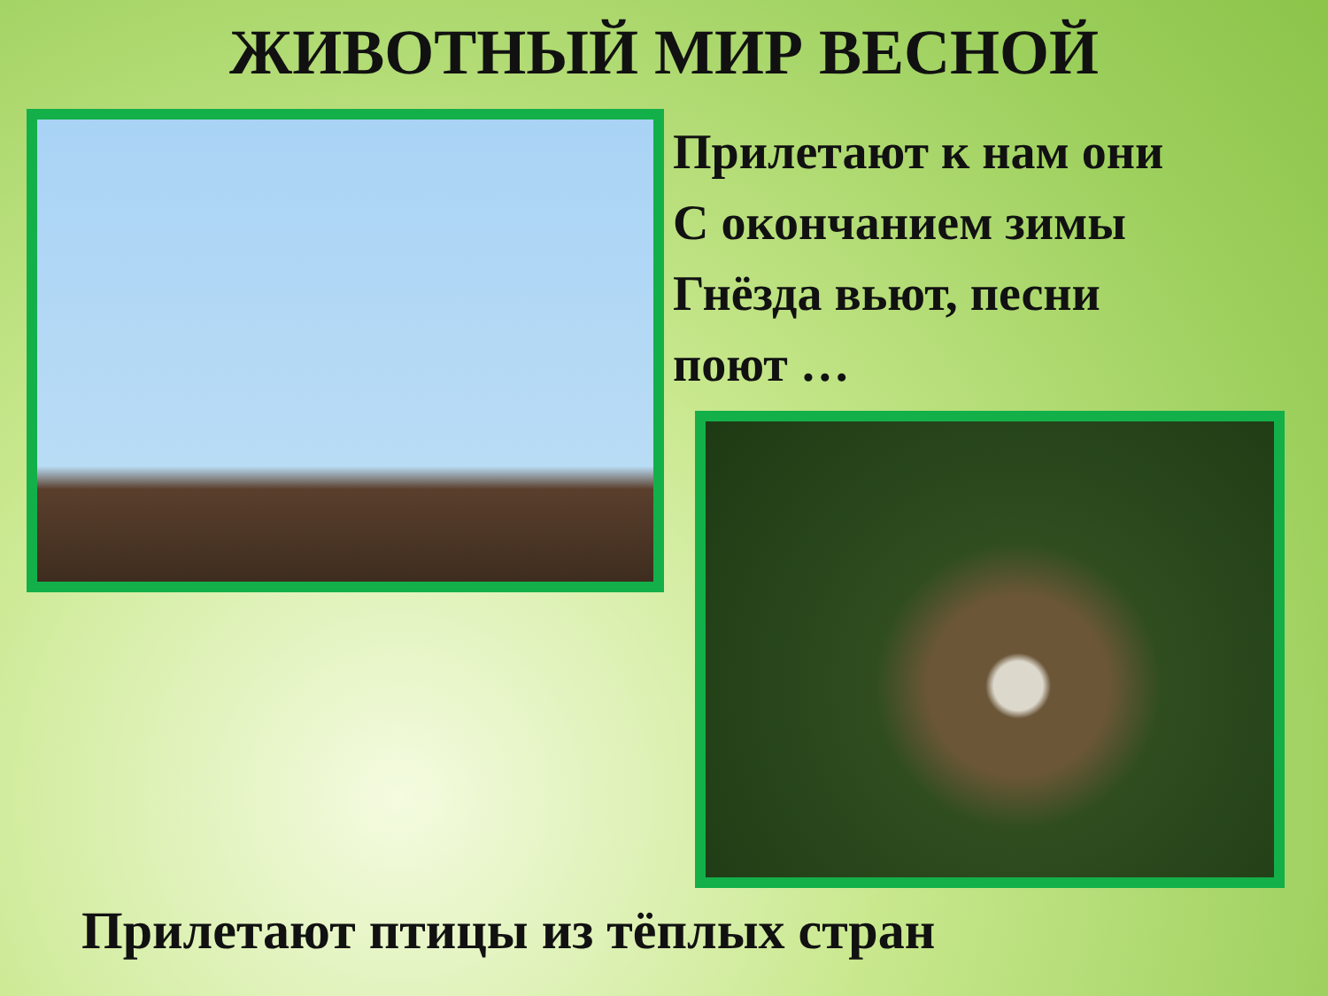ЖИВОТНЫЙ МИР ВЕСНОЙ
Прилетают к нам они
С окончанием зимы
Гнёзда вьют, песни
поют …
Прилетают птицы из тёплых стран